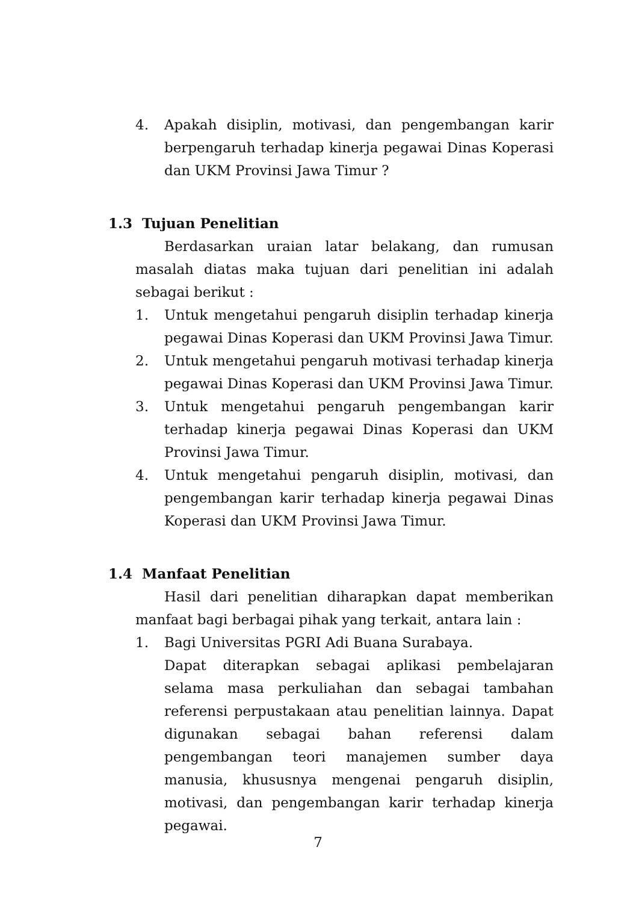4. Apakah disiplin, motivasi, dan pengembangan karir berpengaruh terhadap kinerja pegawai Dinas Koperasi dan UKM Provinsi Jawa Timur ?
1.3 Tujuan Penelitian
Berdasarkan uraian latar belakang, dan rumusan masalah diatas maka tujuan dari penelitian ini adalah sebagai berikut :
1. Untuk mengetahui pengaruh disiplin terhadap kinerja pegawai Dinas Koperasi dan UKM Provinsi Jawa Timur.
2. Untuk mengetahui pengaruh motivasi terhadap kinerja pegawai Dinas Koperasi dan UKM Provinsi Jawa Timur.
3. Untuk mengetahui pengaruh pengembangan karir terhadap kinerja pegawai Dinas Koperasi dan UKM Provinsi Jawa Timur.
4. Untuk mengetahui pengaruh disiplin, motivasi, dan pengembangan karir terhadap kinerja pegawai Dinas Koperasi dan UKM Provinsi Jawa Timur.
1.4 Manfaat Penelitian
Hasil dari penelitian diharapkan dapat memberikan manfaat bagi berbagai pihak yang terkait, antara lain :
1. Bagi Universitas PGRI Adi Buana Surabaya.
Dapat diterapkan sebagai aplikasi pembelajaran selama masa perkuliahan dan sebagai tambahan referensi perpustakaan atau penelitian lainnya. Dapat digunakan sebagai bahan referensi dalam pengembangan teori manajemen sumber daya manusia, khususnya mengenai pengaruh disiplin, motivasi, dan pengembangan karir terhadap kinerja pegawai.
7